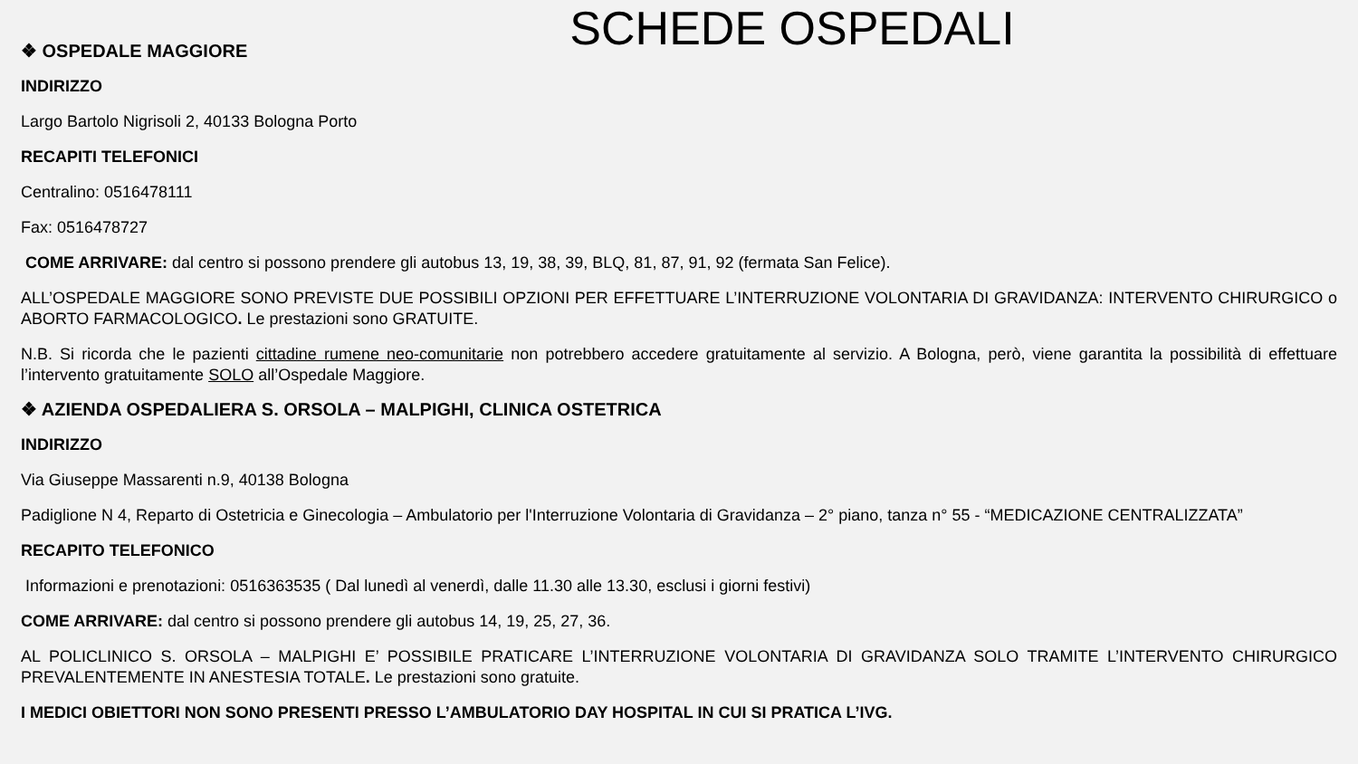SCHEDE OSPEDALI
❖ OSPEDALE MAGGIORE
INDIRIZZO
Largo Bartolo Nigrisoli 2, 40133 Bologna Porto
RECAPITI TELEFONICI
Centralino: 0516478111
Fax: 0516478727
COME ARRIVARE: dal centro si possono prendere gli autobus 13, 19, 38, 39, BLQ, 81, 87, 91, 92 (fermata San Felice).
ALL’OSPEDALE MAGGIORE SONO PREVISTE DUE POSSIBILI OPZIONI PER EFFETTUARE L’INTERRUZIONE VOLONTARIA DI GRAVIDANZA: INTERVENTO CHIRURGICO o ABORTO FARMACOLOGICO. Le prestazioni sono GRATUITE.
N.B. Si ricorda che le pazienti cittadine rumene neo-comunitarie non potrebbero accedere gratuitamente al servizio. A Bologna, però, viene garantita la possibilità di effettuare l’intervento gratuitamente SOLO all’Ospedale Maggiore.
❖ AZIENDA OSPEDALIERA S. ORSOLA – MALPIGHI, CLINICA OSTETRICA
INDIRIZZO
Via Giuseppe Massarenti n.9, 40138 Bologna
Padiglione N 4, Reparto di Ostetricia e Ginecologia – Ambulatorio per l'Interruzione Volontaria di Gravidanza – 2° piano, tanza n° 55 - “MEDICAZIONE CENTRALIZZATA”
RECAPITO TELEFONICO
Informazioni e prenotazioni: 0516363535 ( Dal lunedì al venerdì, dalle 11.30 alle 13.30, esclusi i giorni festivi)
COME ARRIVARE: dal centro si possono prendere gli autobus 14, 19, 25, 27, 36.
AL POLICLINICO S. ORSOLA – MALPIGHI E’ POSSIBILE PRATICARE L’INTERRUZIONE VOLONTARIA DI GRAVIDANZA SOLO TRAMITE L’INTERVENTO CHIRURGICO PREVALENTEMENTE IN ANESTESIA TOTALE. Le prestazioni sono gratuite.
I MEDICI OBIETTORI NON SONO PRESENTI PRESSO L’AMBULATORIO DAY HOSPITAL IN CUI SI PRATICA L’IVG.